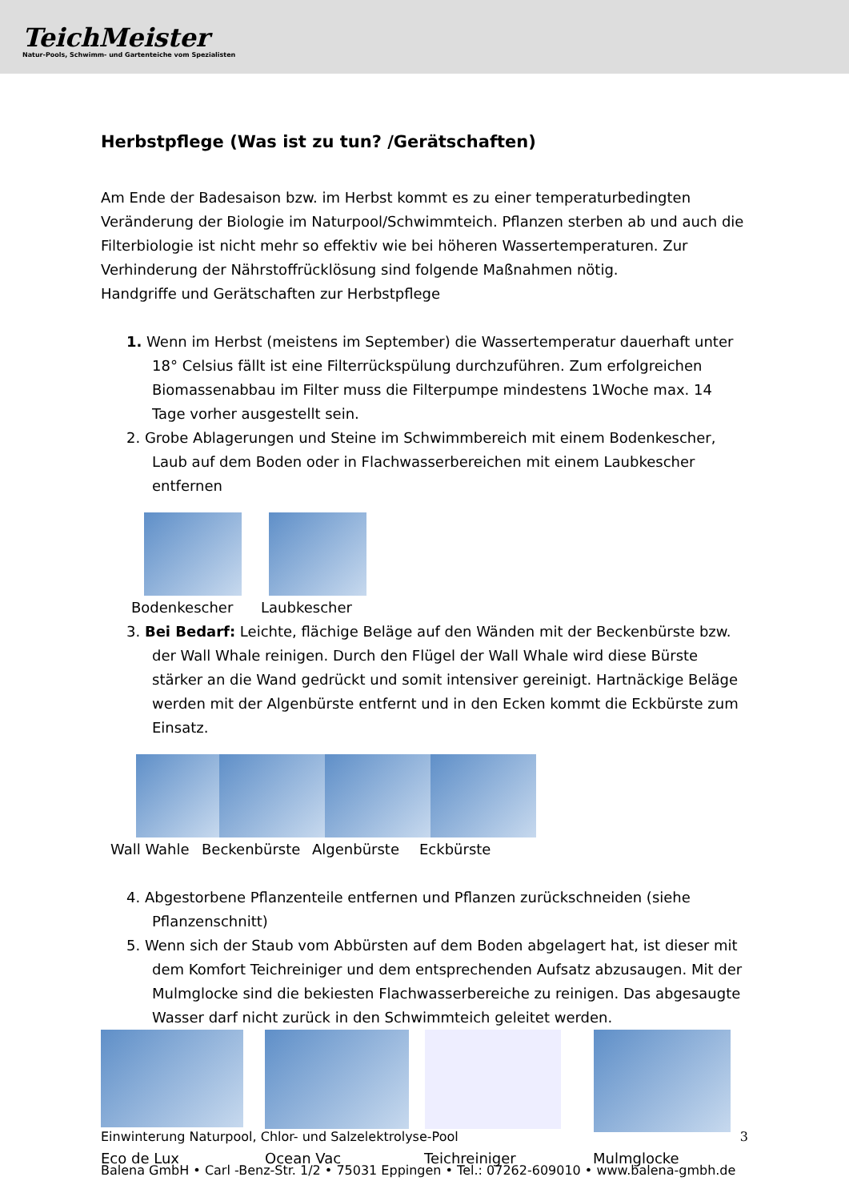TeichMeister
Natur-Pools, Schwimm- und Gartenteiche vom Spezialisten
Herbstpflege (Was ist zu tun? /Gerätschaften)
Am Ende der Badesaison bzw. im Herbst kommt es zu einer temperaturbedingten Veränderung der Biologie im Naturpool/Schwimmteich. Pflanzen sterben ab und auch die Filterbiologie ist nicht mehr so effektiv wie bei höheren Wassertemperaturen. Zur Verhinderung der Nährstoffrücklösung sind folgende Maßnahmen nötig.
Handgriffe und Gerätschaften zur Herbstpflege
1. Wenn im Herbst (meistens im September) die Wassertemperatur dauerhaft unter 18° Celsius fällt ist eine Filterrückspülung durchzuführen. Zum erfolgreichen Biomassenabbau im Filter muss die Filterpumpe mindestens 1Woche max. 14 Tage vorher ausgestellt sein.
2. Grobe Ablagerungen und Steine im Schwimmbereich mit einem Bodenkescher, Laub auf dem Boden oder in Flachwasserbereichen mit einem Laubkescher entfernen
Bodenkescher Laubkescher
3. Bei Bedarf: Leichte, flächige Beläge auf den Wänden mit der Beckenbürste bzw. der Wall Whale reinigen. Durch den Flügel der Wall Whale wird diese Bürste stärker an die Wand gedrückt und somit intensiver gereinigt. Hartnäckige Beläge werden mit der Algenbürste entfernt und in den Ecken kommt die Eckbürste zum Einsatz.
Wall Wahle Beckenbürste Algenbürste Eckbürste
4. Abgestorbene Pflanzenteile entfernen und Pflanzen zurückschneiden (siehe Pflanzenschnitt)
5. Wenn sich der Staub vom Abbürsten auf dem Boden abgelagert hat, ist dieser mit dem Komfort Teichreiniger und dem entsprechenden Aufsatz abzusaugen. Mit der Mulmglocke sind die bekiesten Flachwasserbereiche zu reinigen. Das abgesaugte Wasser darf nicht zurück in den Schwimmteich geleitet werden.
Eco de Lux Ocean Vac Teichreiniger Mulmglocke
Einwinterung Naturpool, Chlor- und Salzelektrolyse-Pool 3
Balena GmbH • Carl -Benz-Str. 1/2 • 75031 Eppingen • Tel.: 07262-609010 • www.balena-gmbh.de